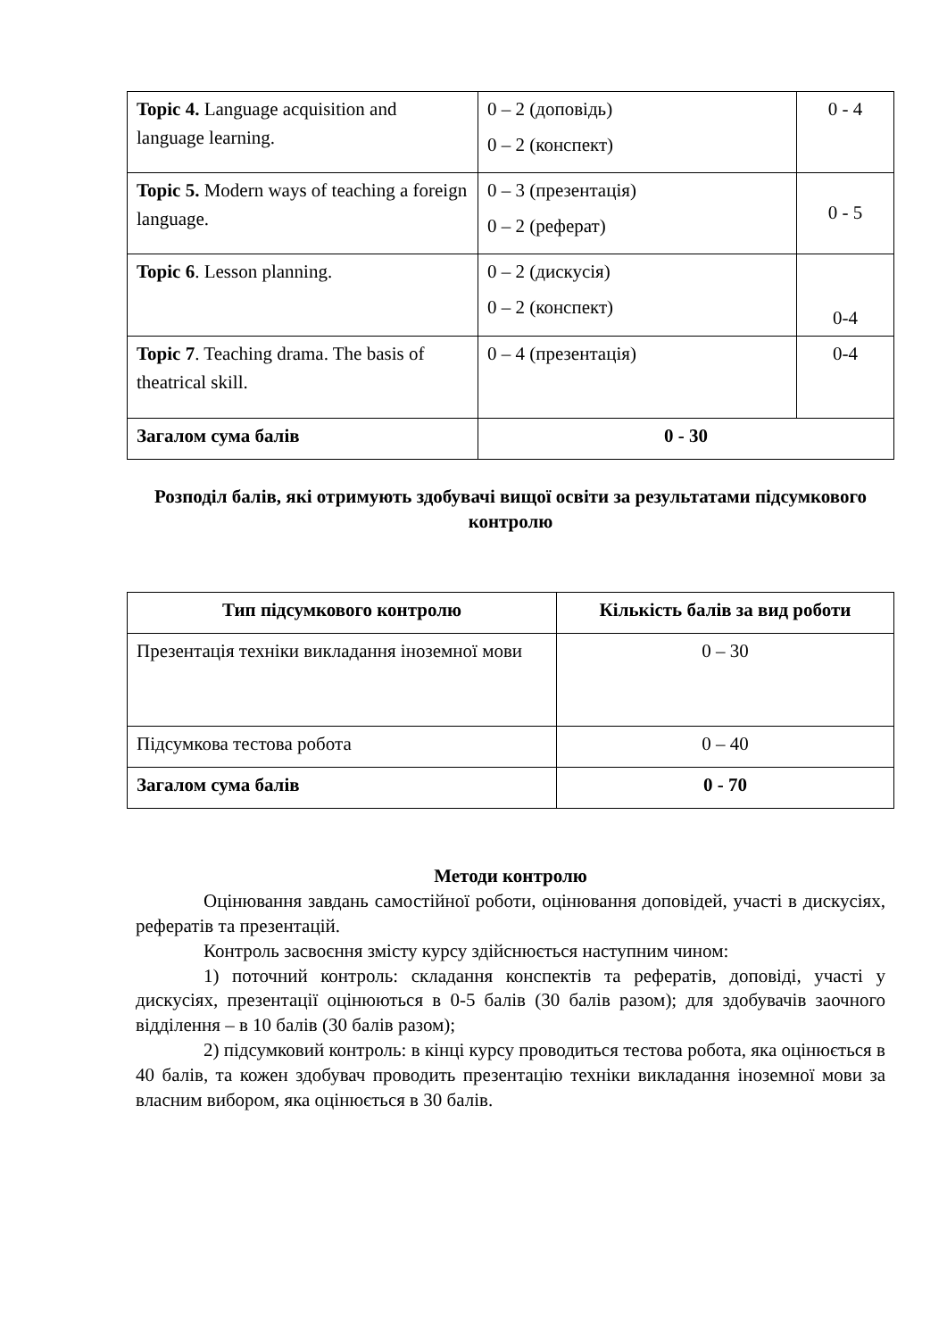| Topic 4. Language acquisition and language learning. | 0 – 2 (доповідь) 0 – 2 (конспект) | 0 - 4 |
| Topic 5. Modern ways of teaching a foreign language. | 0 – 3 (презентація) 0 – 2 (реферат) | 0 - 5 |
| Topic 6 . Lesson planning. | 0 – 2 (дискусія) 0 – 2 (конспект) | 0-4 |
| Topic 7 . Teaching drama. The basis of theatrical skill. | 0 – 4 (презентація) | 0-4 |
| Загалом сума балів | 0 - 30 | |
Розподіл балів, які отримують здобувачі вищої освіти за результатами підсумкового контролю
| Тип підсумкового контролю | Кількість балів за вид роботи |
| --- | --- |
| Презентація техніки викладання іноземної мови | 0 – 30 |
| Підсумкова тестова робота | 0 – 40 |
| Загалом сума балів | 0 - 70 |
Методи контролю
Оцінювання завдань самостійної роботи, оцінювання доповідей, участі в дискусіях, рефератів та презентацій.
Контроль засвоєння змісту курсу здійснюється наступним чином:
1) поточний контроль: складання конспектів та рефератів, доповіді, участі у дискусіях, презентації оцінюються в 0-5 балів (30 балів разом); для здобувачів заочного відділення – в 10 балів (30 балів разом);
2) підсумковий контроль: в кінці курсу проводиться тестова робота, яка оцінюється в 40 балів, та кожен здобувач проводить презентацію техніки викладання іноземної мови за власним вибором, яка оцінюється в 30 балів.